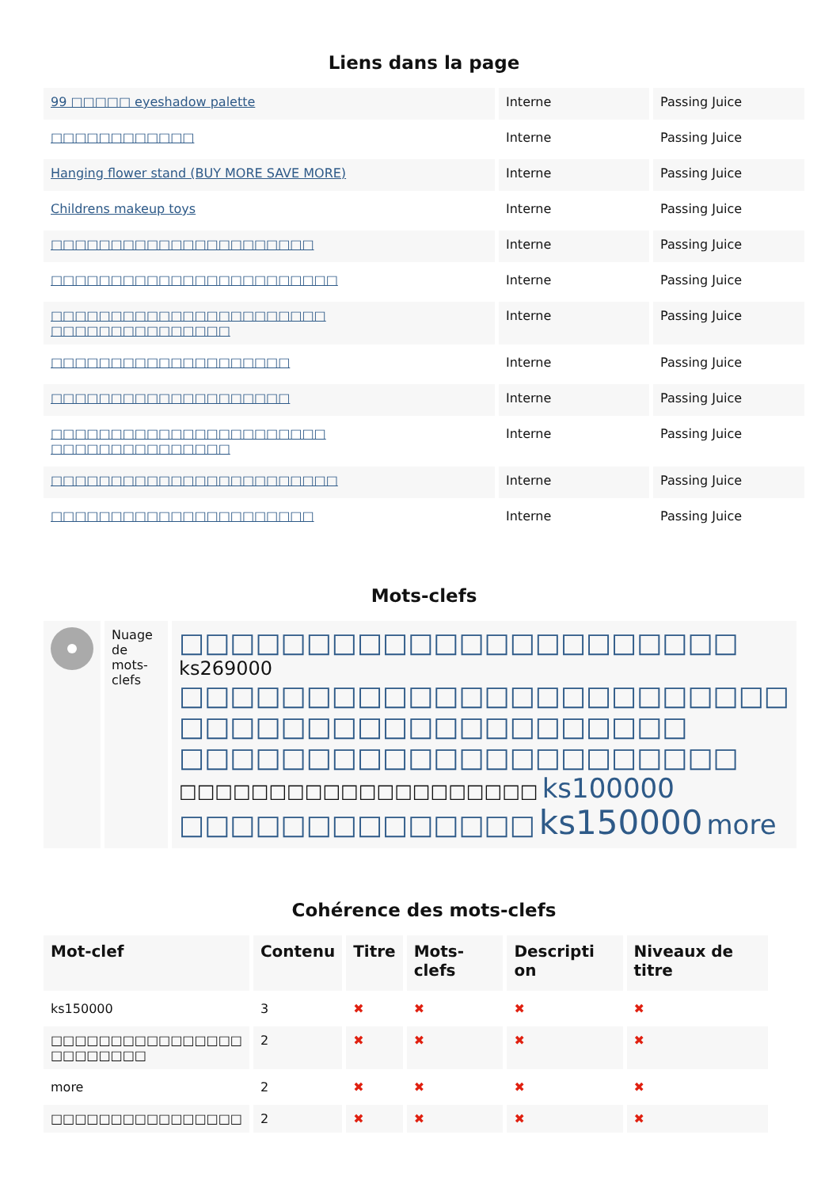Liens dans la page
| 99 □□□□□ eyeshadow palette | Interne | Passing Juice |
| □□□□□□□□□□□□ | Interne | Passing Juice |
| Hanging flower stand (BUY MORE SAVE MORE) | Interne | Passing Juice |
| Childrens makeup toys | Interne | Passing Juice |
| □□□□□□□□□□□□□□□□□□□□□□ | Interne | Passing Juice |
| □□□□□□□□□□□□□□□□□□□□□□□□ | Interne | Passing Juice |
| □□□□□□□□□□□□□□□□□□□□□□□ □□□□□□□□□□□□□□□ | Interne | Passing Juice |
| □□□□□□□□□□□□□□□□□□□□ | Interne | Passing Juice |
| □□□□□□□□□□□□□□□□□□□□ | Interne | Passing Juice |
| □□□□□□□□□□□□□□□□□□□□□□□ □□□□□□□□□□□□□□□ | Interne | Passing Juice |
| □□□□□□□□□□□□□□□□□□□□□□□□ | Interne | Passing Juice |
| □□□□□□□□□□□□□□□□□□□□□□ | Interne | Passing Juice |
Mots-clefs
| | Nuage de mots-clefs | □□□□□□□□□□□□□□□□□□□□□□ ks269000 □□□□□□□□□□□□□□□□□□□□□□□□ □□□□□□□□□□□□□□□□□□□□ □□□□□□□□□□□□□□□□□□□□□□ □□□□□□□□□□□□□□□□□□□□ ks100000 □□□□□□□□□□□□□□ ks150000 more |
Cohérence des mots-clefs
| Mot-clef | Contenu | Titre | Mots-clefs | Descripti on | Niveaux de titre |
| --- | --- | --- | --- | --- | --- |
| ks150000 | 3 | ✖ | ✖ | ✖ | ✖ |
| □□□□□□□□□□□□□□□□ □□□□□□□□ | 2 | ✖ | ✖ | ✖ | ✖ |
| more | 2 | ✖ | ✖ | ✖ | ✖ |
| □□□□□□□□□□□□□□□□ | 2 | ✖ | ✖ | ✖ | ✖ |